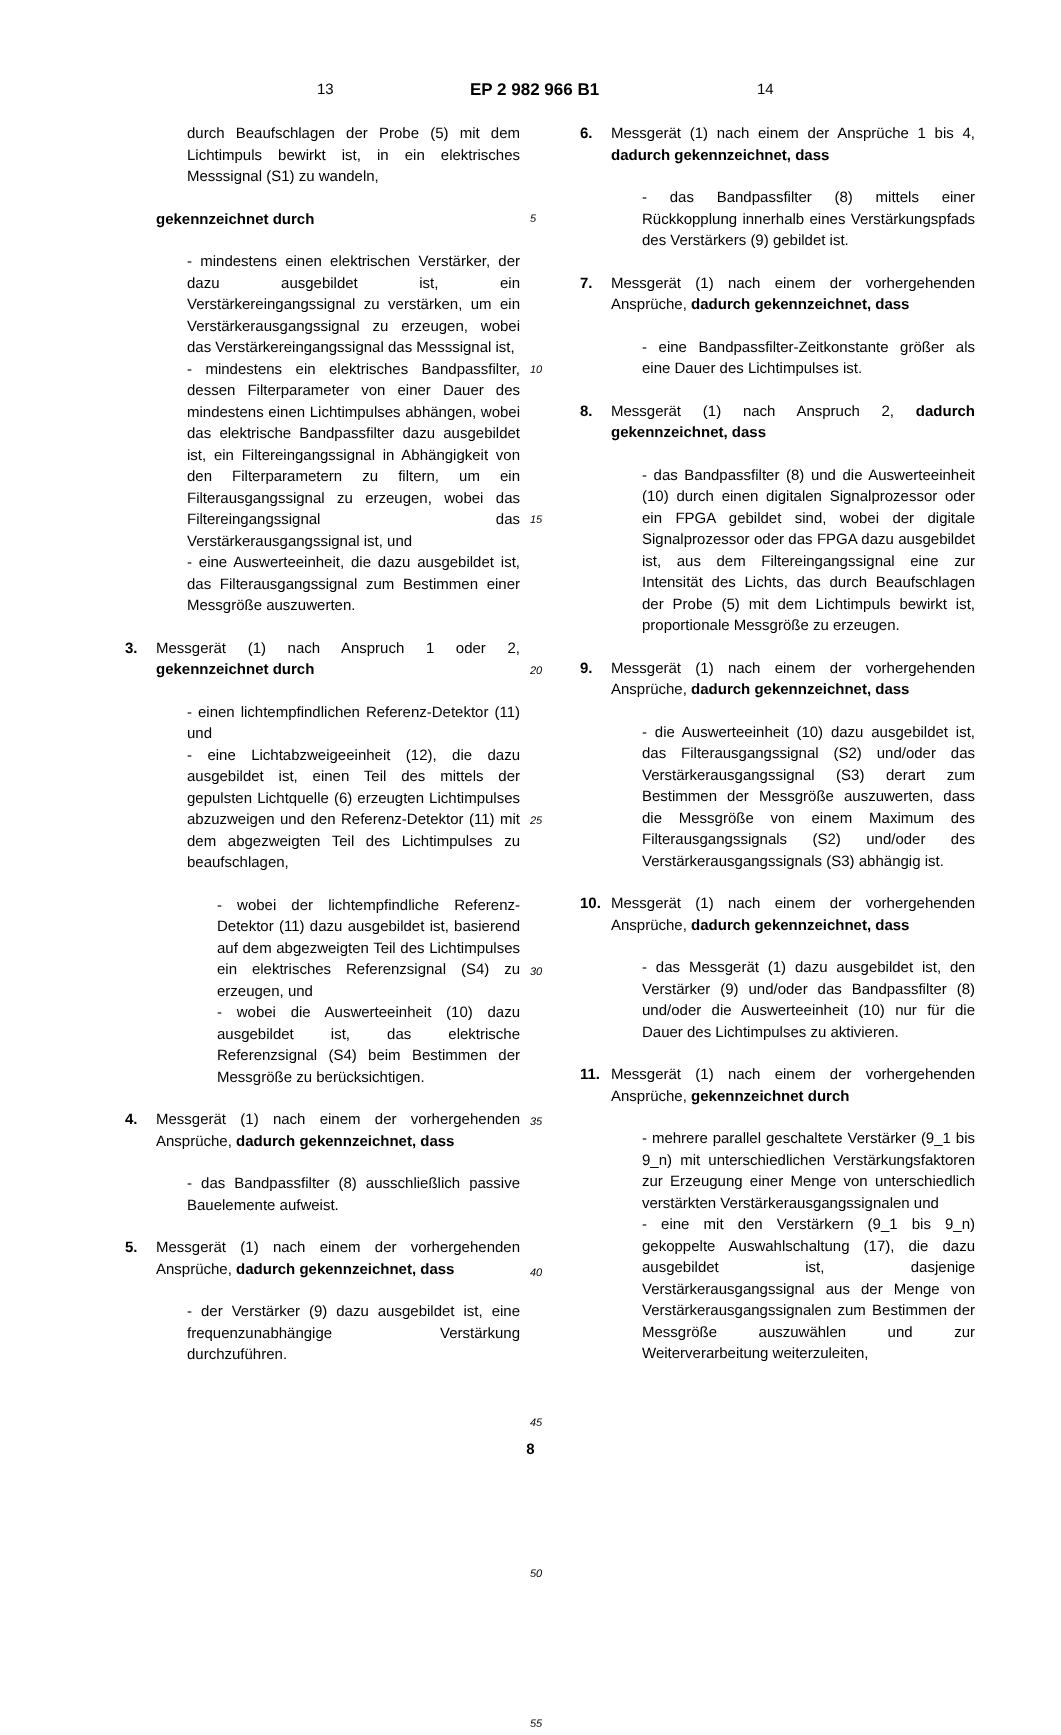13 EP 2 982 966 B1 14
durch Beaufschlagen der Probe (5) mit dem Lichtimpuls bewirkt ist, in ein elektrisches Messsignal (S1) zu wandeln,
gekennzeichnet durch
- mindestens einen elektrischen Verstärker, der dazu ausgebildet ist, ein Verstärkereingangssignal zu verstärken, um ein Verstärkerausgangssignal zu erzeugen, wobei das Verstärkereingangssignal das Messsignal ist,
- mindestens ein elektrisches Bandpassfilter, dessen Filterparameter von einer Dauer des mindestens einen Lichtimpulses abhängen, wobei das elektrische Bandpassfilter dazu ausgebildet ist, ein Filtereingangssignal in Abhängigkeit von den Filterparametern zu filtern, um ein Filterausgangssignal zu erzeugen, wobei das Filtereingangssignal das Verstärkerausgangssignal ist, und
- eine Auswerteeinheit, die dazu ausgebildet ist, das Filterausgangssignal zum Bestimmen einer Messgröße auszuwerten.
3. Messgerät (1) nach Anspruch 1 oder 2, gekennzeichnet durch
- einen lichtempfindlichen Referenz-Detektor (11) und
- eine Lichtabzweigeeinheit (12), die dazu ausgebildet ist, einen Teil des mittels der gepulsten Lichtquelle (6) erzeugten Lichtimpulses abzuzweigen und den Referenz-Detektor (11) mit dem abgezweigten Teil des Lichtimpulses zu beaufschlagen,
- wobei der lichtempfindliche Referenz-Detektor (11) dazu ausgebildet ist, basierend auf dem abgezweigten Teil des Lichtimpulses ein elektrisches Referenzsignal (S4) zu erzeugen, und
- wobei die Auswerteeinheit (10) dazu ausgebildet ist, das elektrische Referenzsignal (S4) beim Bestimmen der Messgröße zu berücksichtigen.
4. Messgerät (1) nach einem der vorhergehenden Ansprüche, dadurch gekennzeichnet, dass
- das Bandpassfilter (8) ausschließlich passive Bauelemente aufweist.
5. Messgerät (1) nach einem der vorhergehenden Ansprüche, dadurch gekennzeichnet, dass
- der Verstärker (9) dazu ausgebildet ist, eine frequenzunabhängige Verstärkung durchzuführen.
5
10
15
20
25
30
35
40
45
50
55
6. Messgerät (1) nach einem der Ansprüche 1 bis 4, dadurch gekennzeichnet, dass
- das Bandpassfilter (8) mittels einer Rückkopplung innerhalb eines Verstärkungspfads des Verstärkers (9) gebildet ist.
7. Messgerät (1) nach einem der vorhergehenden Ansprüche, dadurch gekennzeichnet, dass
- eine Bandpassfilter-Zeitkonstante größer als eine Dauer des Lichtimpulses ist.
8. Messgerät (1) nach Anspruch 2, dadurch gekennzeichnet, dass
- das Bandpassfilter (8) und die Auswerteeinheit (10) durch einen digitalen Signalprozessor oder ein FPGA gebildet sind, wobei der digitale Signalprozessor oder das FPGA dazu ausgebildet ist, aus dem Filtereingangssignal eine zur Intensität des Lichts, das durch Beaufschlagen der Probe (5) mit dem Lichtimpuls bewirkt ist, proportionale Messgröße zu erzeugen.
9. Messgerät (1) nach einem der vorhergehenden Ansprüche, dadurch gekennzeichnet, dass
- die Auswerteeinheit (10) dazu ausgebildet ist, das Filterausgangssignal (S2) und/oder das Verstärkerausgangssignal (S3) derart zum Bestimmen der Messgröße auszuwerten, dass die Messgröße von einem Maximum des Filterausgangssignals (S2) und/oder des Verstärkerausgangssignals (S3) abhängig ist.
10. Messgerät (1) nach einem der vorhergehenden Ansprüche, dadurch gekennzeichnet, dass
- das Messgerät (1) dazu ausgebildet ist, den Verstärker (9) und/oder das Bandpassfilter (8) und/oder die Auswerteeinheit (10) nur für die Dauer des Lichtimpulses zu aktivieren.
11. Messgerät (1) nach einem der vorhergehenden Ansprüche, gekennzeichnet durch
- mehrere parallel geschaltete Verstärker (9_1 bis 9_n) mit unterschiedlichen Verstärkungsfaktoren zur Erzeugung einer Menge von unterschiedlich verstärkten Verstärkerausgangssignalen und
- eine mit den Verstärkern (9_1 bis 9_n) gekoppelte Auswahlschaltung (17), die dazu ausgebildet ist, dasjenige Verstärkerausgangssignal aus der Menge von Verstärkerausgangssignalen zum Bestimmen der Messgröße auszuwählen und zur Weiterverarbeitung weiterzuleiten,
8